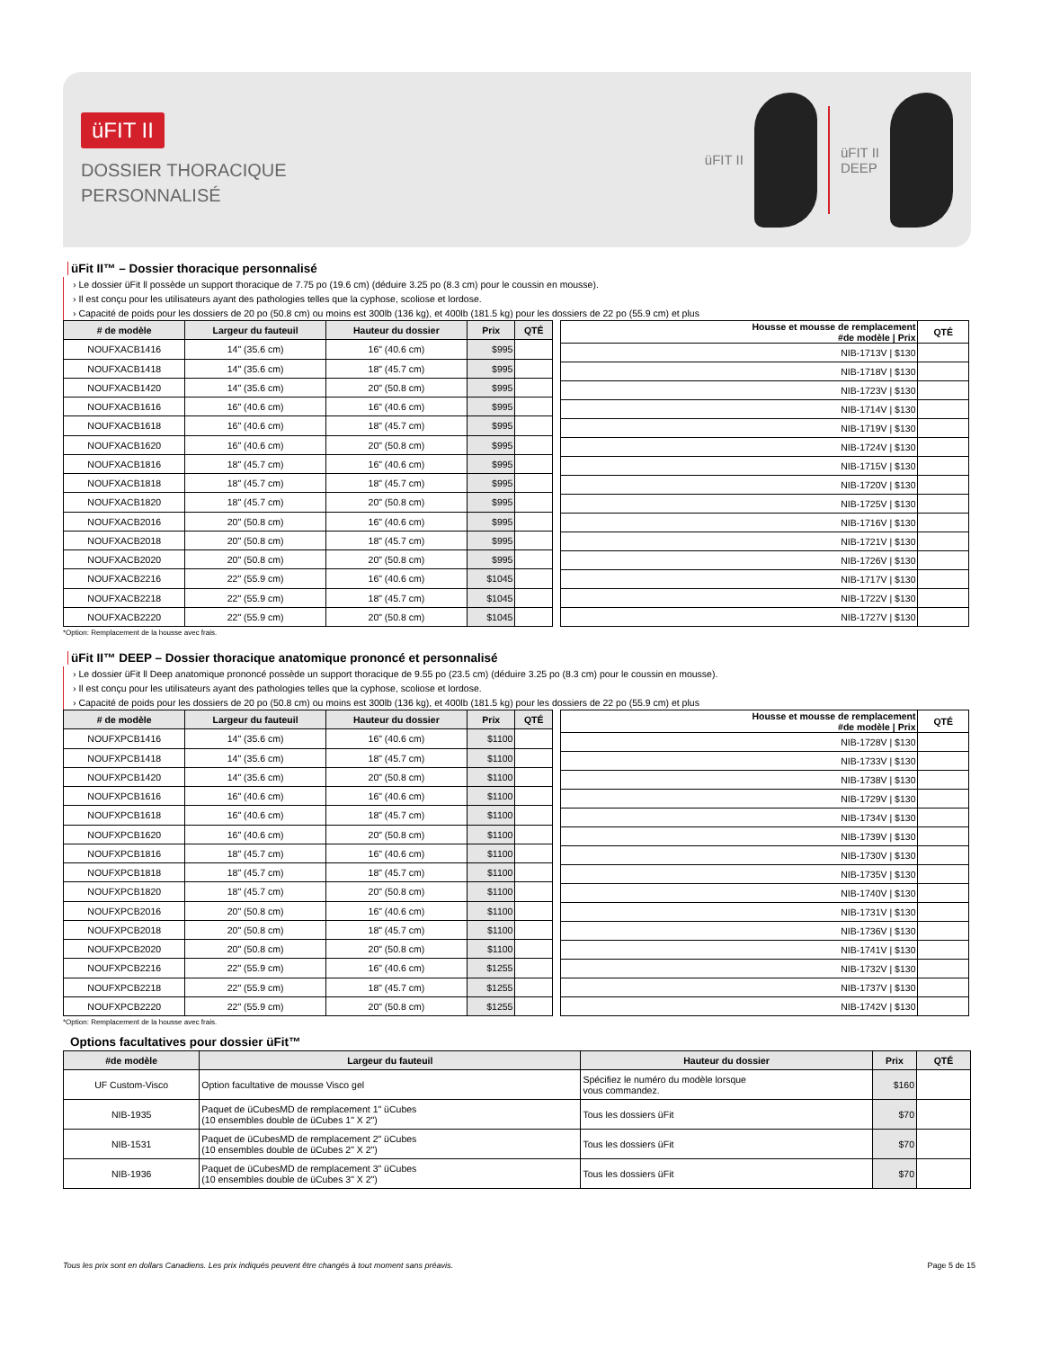üFIT II
DOSSIER THORACIQUE
PERSONNALISÉ
üFIT II
üFIT II
DEEP
üFit II™ – Dossier thoracique personnalisé
› Le dossier üFit ll possède un support thoracique de 7.75 po (19.6 cm) (déduire 3.25 po (8.3 cm) pour le coussin en mousse).
› Il est conçu pour les utilisateurs ayant des pathologies telles que la cyphose, scoliose et lordose.
› Capacité de poids pour les dossiers de 20 po (50.8 cm) ou moins est 300lb (136 kg), et 400lb (181.5 kg) pour les dossiers de 22 po (55.9 cm) et plus
| # de modèle | Largeur du fauteuil | Hauteur du dossier | Prix | QTÉ |
| --- | --- | --- | --- | --- |
| NOUFXACB1416 | 14" (35.6 cm) | 16" (40.6 cm) | $995 | |
| NOUFXACB1418 | 14" (35.6 cm) | 18" (45.7 cm) | $995 | |
| NOUFXACB1420 | 14" (35.6 cm) | 20" (50.8 cm) | $995 | |
| NOUFXACB1616 | 16" (40.6 cm) | 16" (40.6 cm) | $995 | |
| NOUFXACB1618 | 16" (40.6 cm) | 18" (45.7 cm) | $995 | |
| NOUFXACB1620 | 16" (40.6 cm) | 20" (50.8 cm) | $995 | |
| NOUFXACB1816 | 18" (45.7 cm) | 16" (40.6 cm) | $995 | |
| NOUFXACB1818 | 18" (45.7 cm) | 18" (45.7 cm) | $995 | |
| NOUFXACB1820 | 18" (45.7 cm) | 20" (50.8 cm) | $995 | |
| NOUFXACB2016 | 20" (50.8 cm) | 16" (40.6 cm) | $995 | |
| NOUFXACB2018 | 20" (50.8 cm) | 18" (45.7 cm) | $995 | |
| NOUFXACB2020 | 20" (50.8 cm) | 20" (50.8 cm) | $995 | |
| NOUFXACB2216 | 22" (55.9 cm) | 16" (40.6 cm) | $1045 | |
| NOUFXACB2218 | 22" (55.9 cm) | 18" (45.7 cm) | $1045 | |
| NOUFXACB2220 | 22" (55.9 cm) | 20" (50.8 cm) | $1045 | |
| Housse et mousse de remplacement #de modèle / Prix | QTÉ |
| --- | --- |
| NIB-1713V / $130 | |
| NIB-1718V / $130 | |
| NIB-1723V / $130 | |
| NIB-1714V / $130 | |
| NIB-1719V / $130 | |
| NIB-1724V / $130 | |
| NIB-1715V / $130 | |
| NIB-1720V / $130 | |
| NIB-1725V / $130 | |
| NIB-1716V / $130 | |
| NIB-1721V / $130 | |
| NIB-1726V / $130 | |
| NIB-1717V / $130 | |
| NIB-1722V / $130 | |
| NIB-1727V / $130 | |
*Option: Remplacement de la housse avec frais.
üFit II™ DEEP – Dossier thoracique anatomique prononcé et personnalisé
› Le dossier üFit ll Deep anatomique prononcé possède un support thoracique de 9.55 po (23.5 cm) (déduire 3.25 po (8.3 cm) pour le coussin en mousse).
› Il est conçu pour les utilisateurs ayant des pathologies telles que la cyphose, scoliose et lordose.
› Capacité de poids pour les dossiers de 20 po (50.8 cm) ou moins est 300lb (136 kg), et 400lb (181.5 kg) pour les dossiers de 22 po (55.9 cm) et plus
| # de modèle | Largeur du fauteuil | Hauteur du dossier | Prix | QTÉ |
| --- | --- | --- | --- | --- |
| NOUFXPCB1416 | 14" (35.6 cm) | 16" (40.6 cm) | $1100 | |
| NOUFXPCB1418 | 14" (35.6 cm) | 18" (45.7 cm) | $1100 | |
| NOUFXPCB1420 | 14" (35.6 cm) | 20" (50.8 cm) | $1100 | |
| NOUFXPCB1616 | 16" (40.6 cm) | 16" (40.6 cm) | $1100 | |
| NOUFXPCB1618 | 16" (40.6 cm) | 18" (45.7 cm) | $1100 | |
| NOUFXPCB1620 | 16" (40.6 cm) | 20" (50.8 cm) | $1100 | |
| NOUFXPCB1816 | 18" (45.7 cm) | 16" (40.6 cm) | $1100 | |
| NOUFXPCB1818 | 18" (45.7 cm) | 18" (45.7 cm) | $1100 | |
| NOUFXPCB1820 | 18" (45.7 cm) | 20" (50.8 cm) | $1100 | |
| NOUFXPCB2016 | 20" (50.8 cm) | 16" (40.6 cm) | $1100 | |
| NOUFXPCB2018 | 20" (50.8 cm) | 18" (45.7 cm) | $1100 | |
| NOUFXPCB2020 | 20" (50.8 cm) | 20" (50.8 cm) | $1100 | |
| NOUFXPCB2216 | 22" (55.9 cm) | 16" (40.6 cm) | $1255 | |
| NOUFXPCB2218 | 22" (55.9 cm) | 18" (45.7 cm) | $1255 | |
| NOUFXPCB2220 | 22" (55.9 cm) | 20" (50.8 cm) | $1255 | |
| Housse et mousse de remplacement #de modèle / Prix | QTÉ |
| --- | --- |
| NIB-1728V / $130 | |
| NIB-1733V / $130 | |
| NIB-1738V / $130 | |
| NIB-1729V / $130 | |
| NIB-1734V / $130 | |
| NIB-1739V / $130 | |
| NIB-1730V / $130 | |
| NIB-1735V / $130 | |
| NIB-1740V / $130 | |
| NIB-1731V / $130 | |
| NIB-1736V / $130 | |
| NIB-1741V / $130 | |
| NIB-1732V / $130 | |
| NIB-1737V / $130 | |
| NIB-1742V / $130 | |
*Option: Remplacement de la housse avec frais.
Options facultatives pour dossier üFit™
| #de modèle | Largeur du fauteuil | Hauteur du dossier | Prix | QTÉ |
| --- | --- | --- | --- | --- |
| UF Custom-Visco | Option facultative de mousse Visco gel | Spécifiez le numéro du modèle lorsque vous commandez. | $160 | |
| NIB-1935 | Paquet de üCubesMD de remplacement 1" üCubes (10 ensembles double de üCubes 1" X 2") | Tous les dossiers üFit | $70 | |
| NIB-1531 | Paquet de üCubesMD de remplacement 2" üCubes (10 ensembles double de üCubes 2" X 2") | Tous les dossiers üFit | $70 | |
| NIB-1936 | Paquet de üCubesMD de remplacement 3" üCubes (10 ensembles double de üCubes 3" X 2") | Tous les dossiers üFit | $70 | |
Tous les prix sont en dollars Canadiens. Les prix indiqués peuvent être changés à tout moment sans préavis. Page 5 de 15